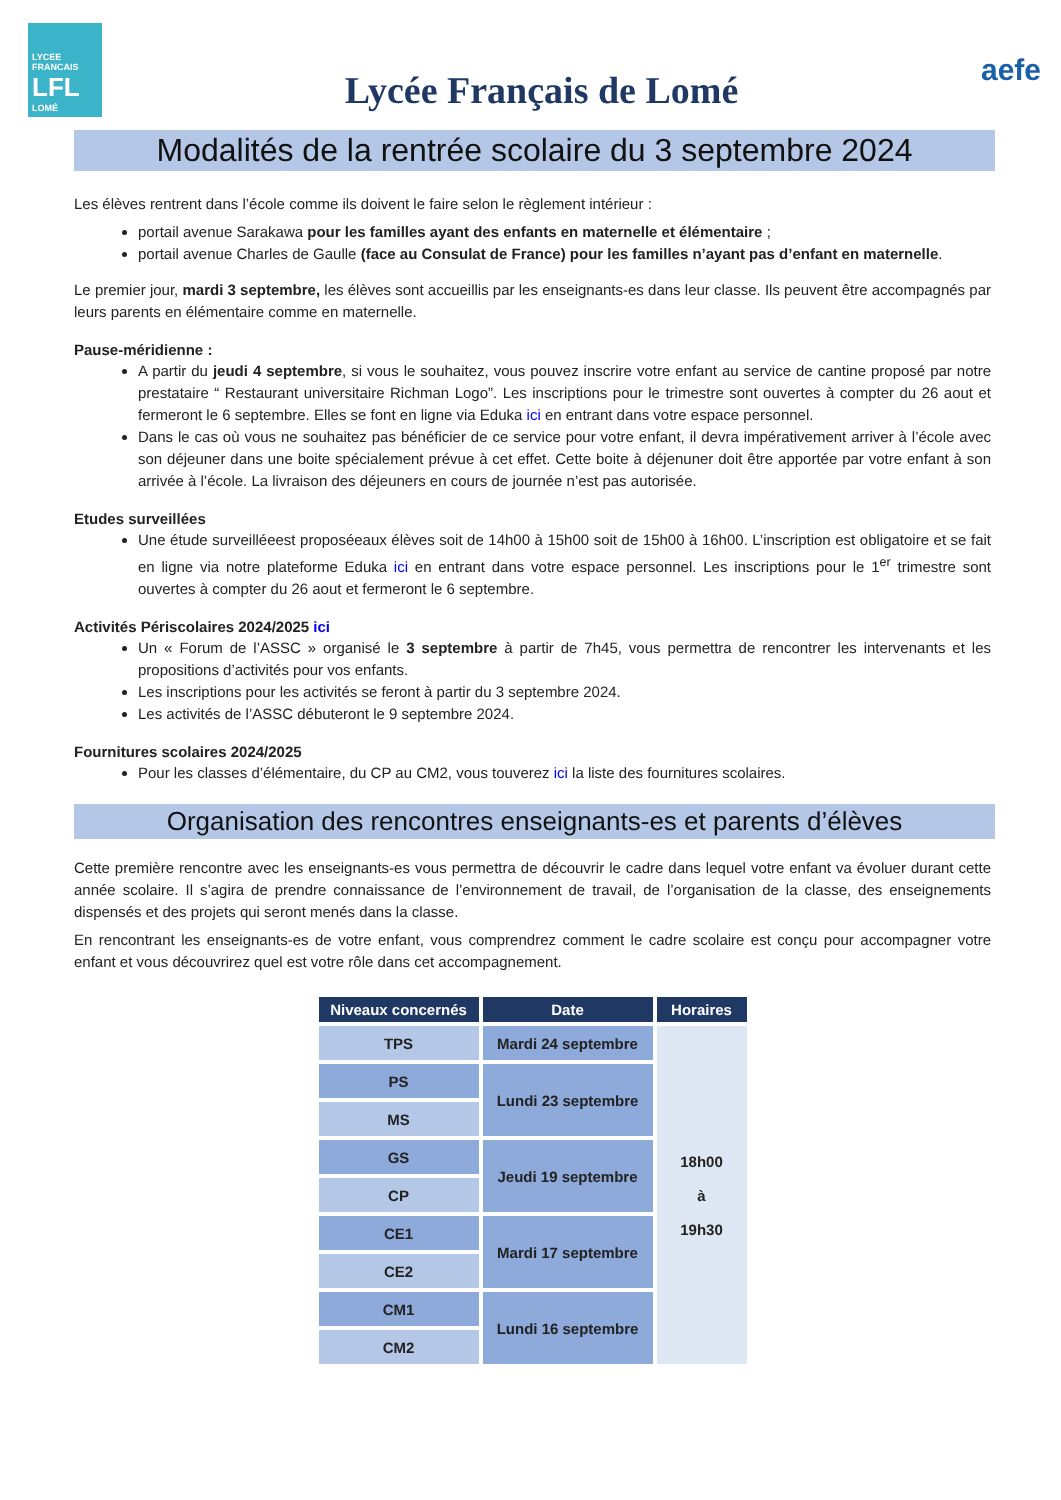LYCEE FRANCAIS
LFL
LOMÉ
Lycée Français de Lomé
aefe
Modalités de la rentrée scolaire du 3 septembre 2024
Les élèves rentrent dans l’école comme ils doivent le faire selon le règlement intérieur :
portail avenue Sarakawa pour les familles ayant des enfants en maternelle et élémentaire ;
portail avenue Charles de Gaulle (face au Consulat de France) pour les familles n’ayant pas d’enfant en maternelle.
Le premier jour, mardi 3 septembre, les élèves sont accueillis par les enseignants-es dans leur classe. Ils peuvent être accompagnés par leurs parents en élémentaire comme en maternelle.
Pause-méridienne :
A partir du jeudi 4 septembre, si vous le souhaitez, vous pouvez inscrire votre enfant au service de cantine proposé par notre prestataire “ Restaurant universitaire Richman Logo”. Les inscriptions pour le trimestre sont ouvertes à compter du 26 aout et fermeront le 6 septembre. Elles se font en ligne via Eduka ici en entrant dans votre espace personnel.
Dans le cas où vous ne souhaitez pas bénéficier de ce service pour votre enfant, il devra impérativement arriver à l’école avec son déjeuner dans une boite spécialement prévue à cet effet. Cette boite à déjenuner doit être apportée par votre enfant à son arrivée à l’école. La livraison des déjeuners en cours de journée n’est pas autorisée.
Etudes surveillées
Une étude surveilléeest proposéeaux élèves soit de 14h00 à 15h00 soit de 15h00 à 16h00. L’inscription est obligatoire et se fait en ligne via notre plateforme Eduka ici en entrant dans votre espace personnel. Les inscriptions pour le 1<sup>er</sup> trimestre sont ouvertes à compter du 26 aout et fermeront le 6 septembre.
Activités Périscolaires 2024/2025 ici
Un « Forum de l’ASSC » organisé le 3 septembre à partir de 7h45, vous permettra de rencontrer les intervenants et les propositions d’activités pour vos enfants.
Les inscriptions pour les activités se feront à partir du 3 septembre 2024.
Les activités de l’ASSC débuteront le 9 septembre 2024.
Fournitures scolaires 2024/2025
Pour les classes d’élémentaire, du CP au CM2, vous touverez ici la liste des fournitures scolaires.
Organisation des rencontres enseignants-es et parents d’élèves
Cette première rencontre avec les enseignants-es vous permettra de découvrir le cadre dans lequel votre enfant va évoluer durant cette année scolaire. Il s’agira de prendre connaissance de l’environnement de travail, de l’organisation de la classe, des enseignements dispensés et des projets qui seront menés dans la classe.
En rencontrant les enseignants-es de votre enfant, vous comprendrez comment le cadre scolaire est conçu pour accompagner votre enfant et vous découvrirez quel est votre rôle dans cet accompagnement.
| Niveaux concernés | Date | Horaires |
| --- | --- | --- |
| TPS | Mardi 24 septembre | 18h00 à 19h30 |
| PS | Lundi 23 septembre | |
| MS | | |
| GS | Jeudi 19 septembre | |
| CP | | |
| CE1 | Mardi 17 septembre | |
| CE2 | | |
| CM1 | Lundi 16 septembre | |
| CM2 | | |